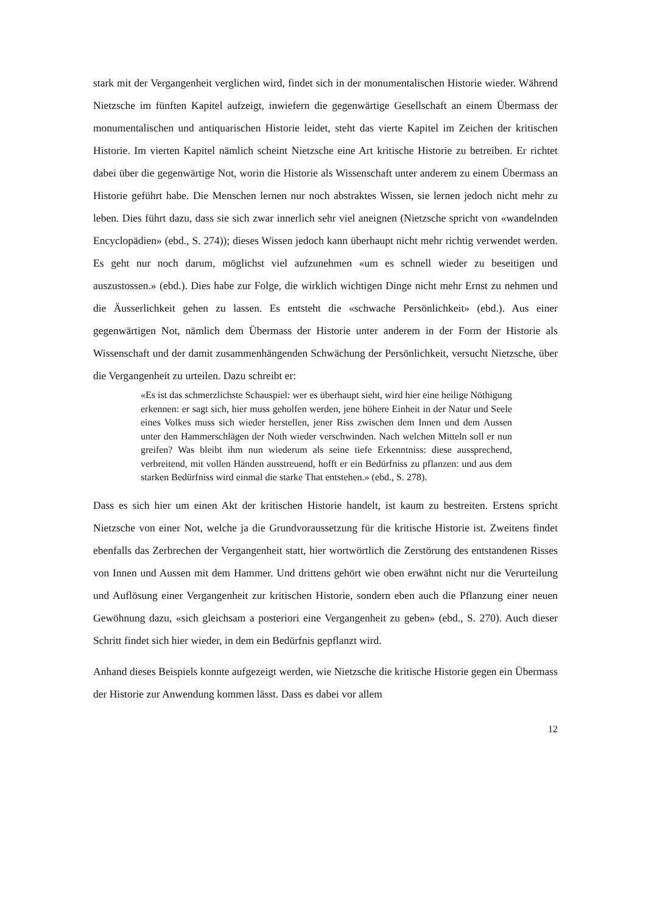stark mit der Vergangenheit verglichen wird, findet sich in der monumentalischen Historie wieder. Während Nietzsche im fünften Kapitel aufzeigt, inwiefern die gegenwärtige Gesellschaft an einem Übermass der monumentalischen und antiquarischen Historie leidet, steht das vierte Kapitel im Zeichen der kritischen Historie. Im vierten Kapitel nämlich scheint Nietzsche eine Art kritische Historie zu betreiben. Er richtet dabei über die gegenwärtige Not, worin die Historie als Wissenschaft unter anderem zu einem Übermass an Historie geführt habe. Die Menschen lernen nur noch abstraktes Wissen, sie lernen jedoch nicht mehr zu leben. Dies führt dazu, dass sie sich zwar innerlich sehr viel aneignen (Nietzsche spricht von «wandelnden Encyclopädien» (ebd., S. 274)); dieses Wissen jedoch kann überhaupt nicht mehr richtig verwendet werden. Es geht nur noch darum, möglichst viel aufzunehmen «um es schnell wieder zu beseitigen und auszustossen.» (ebd.). Dies habe zur Folge, die wirklich wichtigen Dinge nicht mehr Ernst zu nehmen und die Äusserlichkeit gehen zu lassen. Es entsteht die «schwache Persönlichkeit» (ebd.). Aus einer gegenwärtigen Not, nämlich dem Übermass der Historie unter anderem in der Form der Historie als Wissenschaft und der damit zusammenhängenden Schwächung der Persönlichkeit, versucht Nietzsche, über die Vergangenheit zu urteilen. Dazu schreibt er:
«Es ist das schmerzlichste Schauspiel: wer es überhaupt sieht, wird hier eine heilige Nöthigung erkennen: er sagt sich, hier muss geholfen werden, jene höhere Einheit in der Natur und Seele eines Volkes muss sich wieder herstellen, jener Riss zwischen dem Innen und dem Aussen unter den Hammerschlägen der Noth wieder verschwinden. Nach welchen Mitteln soll er nun greifen? Was bleibt ihm nun wiederum als seine tiefe Erkenntniss: diese aussprechend, verbreitend, mit vollen Händen ausstreuend, hofft er ein Bedürfniss zu pflanzen: und aus dem starken Bedürfniss wird einmal die starke That entstehen.» (ebd., S. 278).
Dass es sich hier um einen Akt der kritischen Historie handelt, ist kaum zu bestreiten. Erstens spricht Nietzsche von einer Not, welche ja die Grundvoraussetzung für die kritische Historie ist. Zweitens findet ebenfalls das Zerbrechen der Vergangenheit statt, hier wortwörtlich die Zerstörung des entstandenen Risses von Innen und Aussen mit dem Hammer. Und drittens gehört wie oben erwähnt nicht nur die Verurteilung und Auflösung einer Vergangenheit zur kritischen Historie, sondern eben auch die Pflanzung einer neuen Gewöhnung dazu, «sich gleichsam a posteriori eine Vergangenheit zu geben» (ebd., S. 270). Auch dieser Schritt findet sich hier wieder, in dem ein Bedürfnis gepflanzt wird.
Anhand dieses Beispiels konnte aufgezeigt werden, wie Nietzsche die kritische Historie gegen ein Übermass der Historie zur Anwendung kommen lässt. Dass es dabei vor allem
12